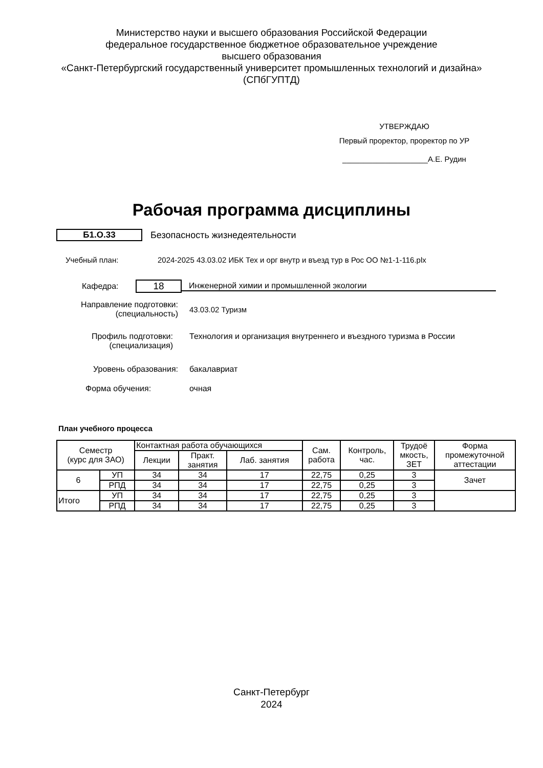Министерство науки и высшего образования Российской Федерации
федеральное государственное бюджетное образовательное учреждение
высшего образования
«Санкт-Петербургский государственный университет промышленных технологий и дизайна»
(СПбГУПТД)
УТВЕРЖДАЮ
Первый проректор, проректор по УР
____________________А.Е. Рудин
Рабочая программа дисциплины
Б1.О.33 Безопасность жизнедеятельности
Учебный план:
2024-2025 43.03.02 ИБК Тех и орг внутр и въезд тур в Рос ОО №1-1-116.plx
Кафедра:
18
Инженерной химии и промышленной экологии
Направление подготовки:
(специальность)
43.03.02 Туризм
Профиль подготовки:
(специализация)
Технология и организация внутреннего и въездного туризма в России
Уровень образования: бакалавриат
Форма обучения: очная
План учебного процесса
| Семестр (курс для ЗАО) | | Контактная работа обучающихся | | | Сам. работа | Контроль, час. | Трудоё мкость, ЗЕТ | Форма промежуточной аттестации |
| --- | --- | --- | --- | --- | --- | --- | --- | --- |
| | | Лекции | Практ. занятия | Лаб. занятия | | | | |
| 6 | УП | 34 | 34 | 17 | 22,75 | 0,25 | 3 | Зачет |
| | РПД | 34 | 34 | 17 | 22,75 | 0,25 | 3 | |
| Итого | УП | 34 | 34 | 17 | 22,75 | 0,25 | 3 | |
| | РПД | 34 | 34 | 17 | 22,75 | 0,25 | 3 | |
Санкт-Петербург
2024